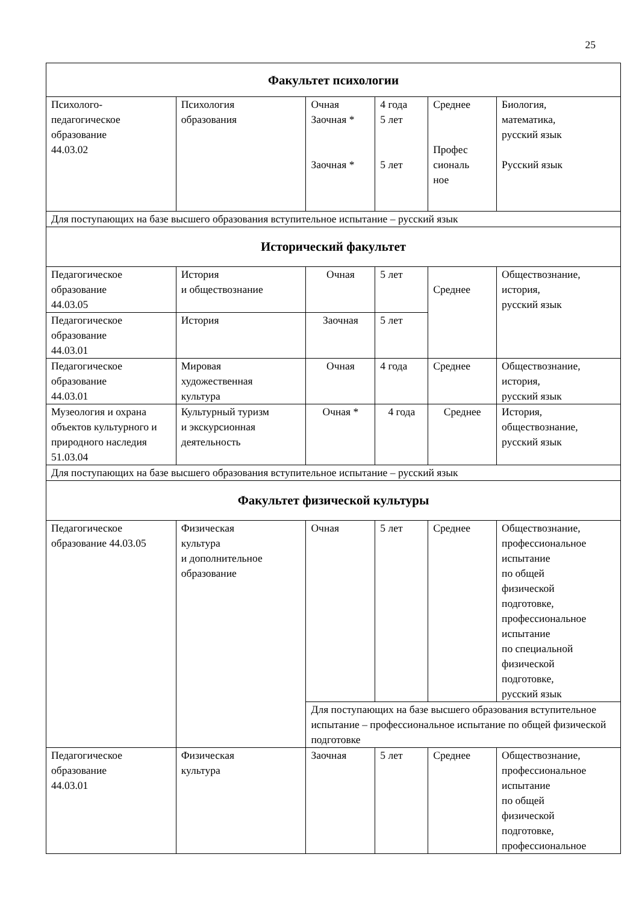25
| Факультет психологии | | | | | |
| Психолого- педагогическое образование 44.03.02 | Психология образования | Очная Заочная * Заочная * | 4 года 5 лет 5 лет | Среднее Профес сиональ ное | Биология, математика, русский язык Русский язык |
| Для поступающих на базе высшего образования вступительное испытание – русский язык | | | | | |
| Исторический факультет | | | | | |
| Педагогическое образование 44.03.05 | История и обществознание | Очная | 5 лет | Среднее | Обществознание, история, русский язык |
| Педагогическое образование 44.03.01 | История | Заочная | 5 лет | | |
| Педагогическое образование 44.03.01 | Мировая художественная культура | Очная | 4 года | Среднее | Обществознание, история, русский язык |
| Музеология и охрана объектов культурного и природного наследия 51.03.04 | Культурный туризм и экскурсионная деятельность | Очная * | 4 года | Среднее | История, обществознание, русский язык |
| Для поступающих на базе высшего образования вступительное испытание – русский язык | | | | | |
| Факультет физической культуры | | | | | |
| Педагогическое образование 44.03.05 | Физическая культура и дополнительное образование | Очная | 5 лет | Среднее | Обществознание, профессиональное испытание по общей физической подготовке, профессиональное испытание по специальной физической подготовке, русский язык |
| | | Для поступающих на базе высшего образования вступительное испытание – профессиональное испытание по общей физической подготовке | | | |
| Педагогическое образование 44.03.01 | Физическая культура | Заочная | 5 лет | Среднее | Обществознание, профессиональное испытание по общей физической подготовке, профессиональное |